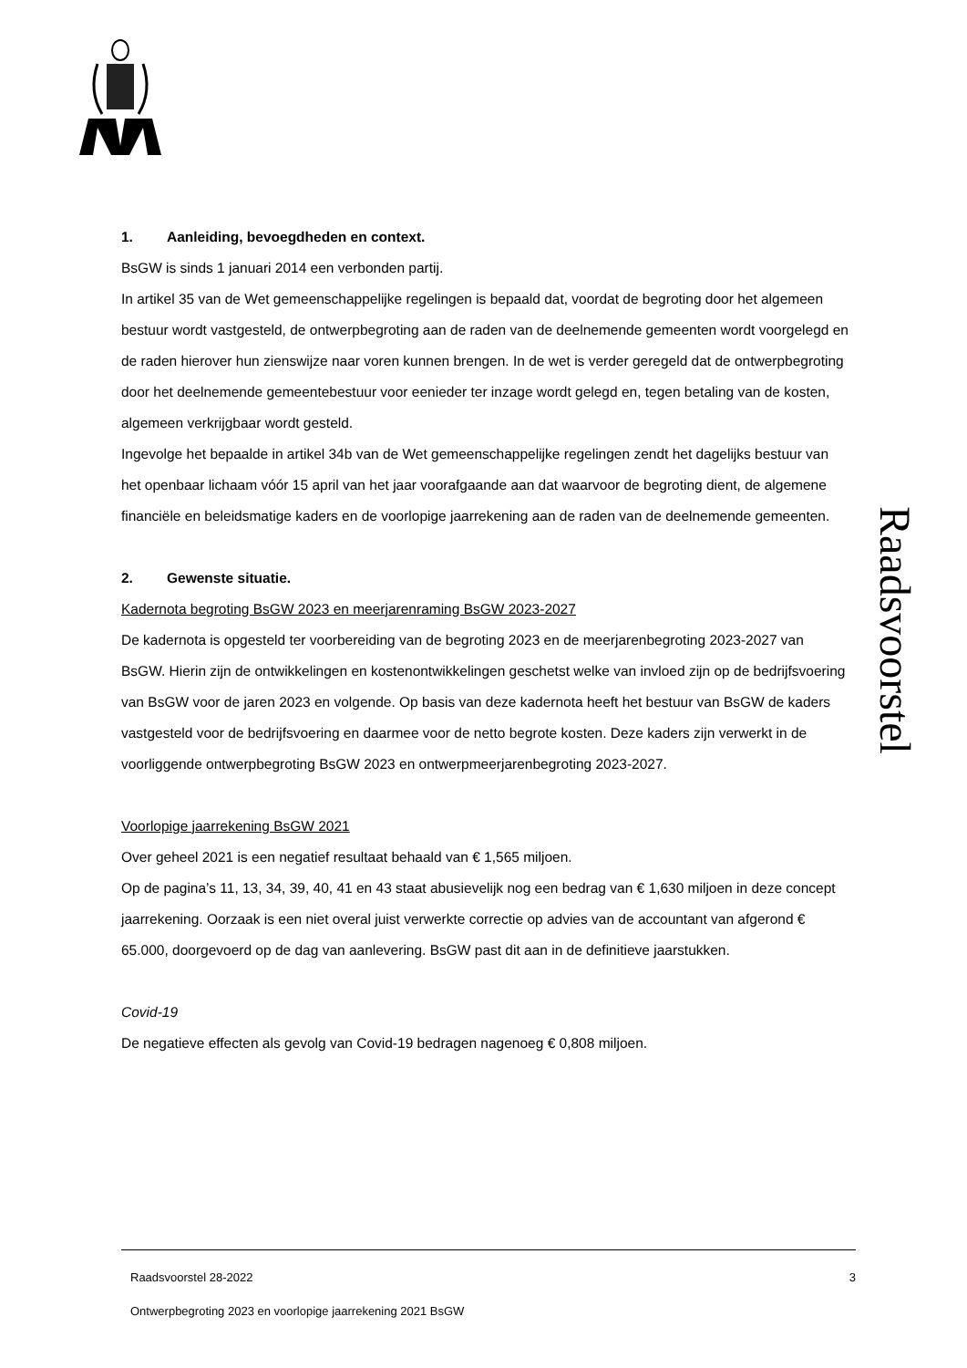Raadsvoorstel
1. Aanleiding, bevoegdheden en context.
BsGW is sinds 1 januari 2014 een verbonden partij.
In artikel 35 van de Wet gemeenschappelijke regelingen is bepaald dat, voordat de begroting door het algemeen bestuur wordt vastgesteld, de ontwerpbegroting aan de raden van de deelnemende gemeenten wordt voorgelegd en de raden hierover hun zienswijze naar voren kunnen brengen. In de wet is verder geregeld dat de ontwerpbegroting door het deelnemende gemeentebestuur voor eenieder ter inzage wordt gelegd en, tegen betaling van de kosten, algemeen verkrijgbaar wordt gesteld.
Ingevolge het bepaalde in artikel 34b van de Wet gemeenschappelijke regelingen zendt het dagelijks bestuur van het openbaar lichaam vóór 15 april van het jaar voorafgaande aan dat waarvoor de begroting dient, de algemene financiële en beleidsmatige kaders en de voorlopige jaarrekening aan de raden van de deelnemende gemeenten.
2. Gewenste situatie.
Kadernota begroting BsGW 2023 en meerjarenraming BsGW 2023-2027
De kadernota is opgesteld ter voorbereiding van de begroting 2023 en de meerjarenbegroting 2023-2027 van BsGW. Hierin zijn de ontwikkelingen en kostenontwikkelingen geschetst welke van invloed zijn op de bedrijfsvoering van BsGW voor de jaren 2023 en volgende. Op basis van deze kadernota heeft het bestuur van BsGW de kaders vastgesteld voor de bedrijfsvoering en daarmee voor de netto begrote kosten. Deze kaders zijn verwerkt in de voorliggende ontwerpbegroting BsGW 2023 en ontwerpmeerjarenbegroting 2023-2027.
Voorlopige jaarrekening BsGW 2021
Over geheel 2021 is een negatief resultaat behaald van € 1,565 miljoen.
Op de pagina’s 11, 13, 34, 39, 40, 41 en 43 staat abusievelijk nog een bedrag van € 1,630 miljoen in deze concept jaarrekening. Oorzaak is een niet overal juist verwerkte correctie op advies van de accountant van afgerond € 65.000, doorgevoerd op de dag van aanlevering. BsGW past dit aan in de definitieve jaarstukken.
Covid-19
De negatieve effecten als gevolg van Covid-19 bedragen nagenoeg € 0,808 miljoen.
Raadsvoorstel 28-2022 3
Ontwerpbegroting 2023 en voorlopige jaarrekening 2021 BsGW